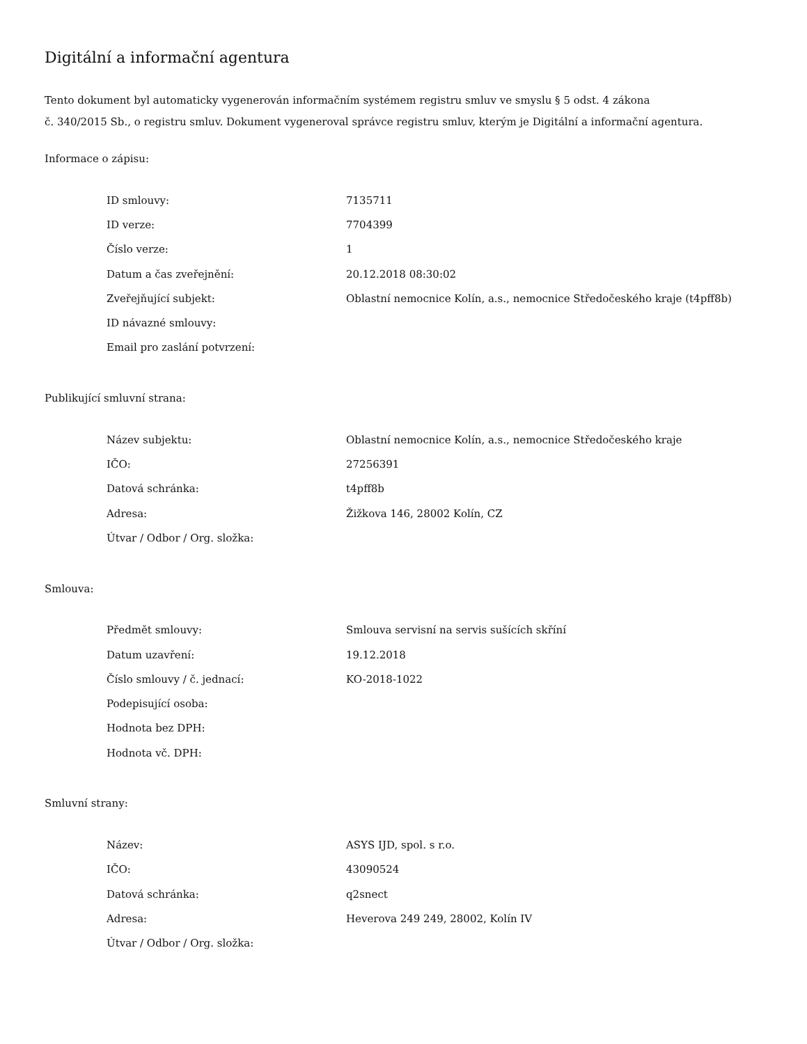Digitální a informační agentura
Tento dokument byl automaticky vygenerován informačním systémem registru smluv ve smyslu § 5 odst. 4 zákona
č. 340/2015 Sb., o registru smluv. Dokument vygeneroval správce registru smluv, kterým je Digitální a informační agentura.
Informace o zápisu:
| ID smlouvy: | 7135711 |
| ID verze: | 7704399 |
| Číslo verze: | 1 |
| Datum a čas zveřejnění: | 20.12.2018 08:30:02 |
| Zveřejňující subjekt: | Oblastní nemocnice Kolín, a.s., nemocnice Středočeského kraje (t4pff8b) |
| ID návazné smlouvy: | |
| Email pro zaslání potvrzení: | |
Publikující smluvní strana:
| Název subjektu: | Oblastní nemocnice Kolín, a.s., nemocnice Středočeského kraje |
| IČO: | 27256391 |
| Datová schránka: | t4pff8b |
| Adresa: | Žižkova 146, 28002 Kolín, CZ |
| Útvar / Odbor / Org. složka: | |
Smlouva:
| Předmět smlouvy: | Smlouva servisní na servis sušících skříní |
| Datum uzavření: | 19.12.2018 |
| Číslo smlouvy / č. jednací: | KO-2018-1022 |
| Podepisující osoba: | |
| Hodnota bez DPH: | |
| Hodnota vč. DPH: | |
Smluvní strany:
| Název: | ASYS IJD, spol. s r.o. |
| IČO: | 43090524 |
| Datová schránka: | q2snect |
| Adresa: | Heverova 249 249, 28002, Kolín IV |
| Útvar / Odbor / Org. složka: | |